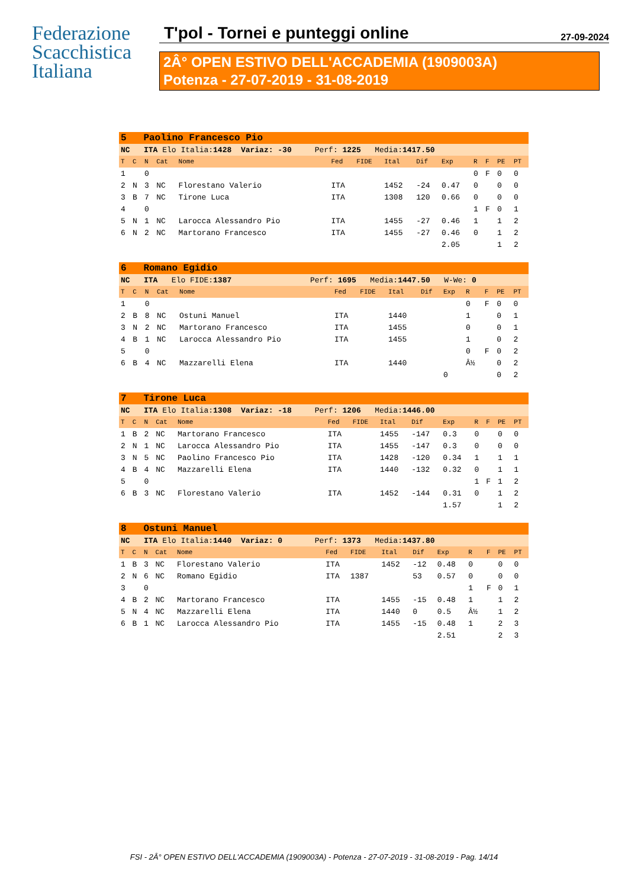Federazione
Scacchistica
Italiana
T'pol - Tornei e punteggi online 27-09-2024
2Â° OPEN ESTIVO DELL'ACCADEMIA (1909003A)
Potenza - 27-07-2019 - 31-08-2019
| 5 Paolino Francesco Pio | | | | | | | | | | | | | |
| NC ITA Elo Italia: 1428 Variaz: -30 Perf: 1225 Media: 1417.50 | | | | | | | | | | | | | |
| T | C | N | Cat | Nome | Fed | FIDE | Ital | Dif | Exp | R | F | PE | PT |
| 1 | | 0 | | | | | | | | 0 | F | 0 | 0 |
| 2 | N | 3 | NC | Florestano Valerio | ITA | | 1452 | -24 | 0.47 | 0 | | 0 | 0 |
| 3 | B | 7 | NC | Tirone Luca | ITA | | 1308 | 120 | 0.66 | 0 | | 0 | 0 |
| 4 | | 0 | | | | | | | | 1 | F | 0 | 1 |
| 5 | N | 1 | NC | Larocca Alessandro Pio | ITA | | 1455 | -27 | 0.46 | 1 | | 1 | 2 |
| 6 | N | 2 | NC | Martorano Francesco | ITA | | 1455 | -27 | 0.46 | 0 | | 1 | 2 |
| | | | | | | | | | 2.05 | | | 1 | 2 |
| 6 Romano Egidio | | | | | | | | | | | | | |
| NC ITA Elo FIDE: 1387 Perf: 1695 Media: 1447.50 W-We: 0 | | | | | | | | | | | | | |
| T | C | N | Cat | Nome | Fed | FIDE | Ital | Dif | Exp | R | F | PE | PT |
| 1 | | 0 | | | | | | | | 0 | F | 0 | 0 |
| 2 | B | 8 | NC | Ostuni Manuel | ITA | | 1440 | | | 1 | | 0 | 1 |
| 3 | N | 2 | NC | Martorano Francesco | ITA | | 1455 | | | 0 | | 0 | 1 |
| 4 | B | 1 | NC | Larocca Alessandro Pio | ITA | | 1455 | | | 1 | | 0 | 2 |
| 5 | | 0 | | | | | | | | 0 | F | 0 | 2 |
| 6 | B | 4 | NC | Mazzarelli Elena | ITA | | 1440 | | | Â½ | | 0 | 2 |
| | | | | | | | | | 0 | | | 0 | 2 |
| 7 Tirone Luca | | | | | | | | | | | | | |
| NC ITA Elo Italia: 1308 Variaz: -18 Perf: 1206 Media: 1446.00 | | | | | | | | | | | | | |
| T | C | N | Cat | Nome | Fed | FIDE | Ital | Dif | Exp | R | F | PE | PT |
| 1 | B | 2 | NC | Martorano Francesco | ITA | | 1455 | -147 | 0.3 | 0 | | 0 | 0 |
| 2 | N | 1 | NC | Larocca Alessandro Pio | ITA | | 1455 | -147 | 0.3 | 0 | | 0 | 0 |
| 3 | N | 5 | NC | Paolino Francesco Pio | ITA | | 1428 | -120 | 0.34 | 1 | | 1 | 1 |
| 4 | B | 4 | NC | Mazzarelli Elena | ITA | | 1440 | -132 | 0.32 | 0 | | 1 | 1 |
| 5 | | 0 | | | | | | | | 1 | F | 1 | 2 |
| 6 | B | 3 | NC | Florestano Valerio | ITA | | 1452 | -144 | 0.31 | 0 | | 1 | 2 |
| | | | | | | | | | 1.57 | | | 1 | 2 |
| 8 Ostuni Manuel | | | | | | | | | | | | | |
| NC ITA Elo Italia: 1440 Variaz: 0 Perf: 1373 Media: 1437.80 | | | | | | | | | | | | | |
| T | C | N | Cat | Nome | Fed | FIDE | Ital | Dif | Exp | R | F | PE | PT |
| 1 | B | 3 | NC | Florestano Valerio | ITA | | 1452 | -12 | 0.48 | 0 | | 0 | 0 |
| 2 | N | 6 | NC | Romano Egidio | ITA | 1387 | | 53 | 0.57 | 0 | | 0 | 0 |
| 3 | | 0 | | | | | | | | 1 | F | 0 | 1 |
| 4 | B | 2 | NC | Martorano Francesco | ITA | | 1455 | -15 | 0.48 | 1 | | 1 | 2 |
| 5 | N | 4 | NC | Mazzarelli Elena | ITA | | 1440 | 0 | 0.5 | Â½ | | 1 | 2 |
| 6 | B | 1 | NC | Larocca Alessandro Pio | ITA | | 1455 | -15 | 0.48 | 1 | | 2 | 3 |
| | | | | | | | | | 2.51 | | | 2 | 3 |
FSI - 2Â° OPEN ESTIVO DELL'ACCADEMIA (1909003A) - Potenza - 27-07-2019 - 31-08-2019 - Pag. 14/14